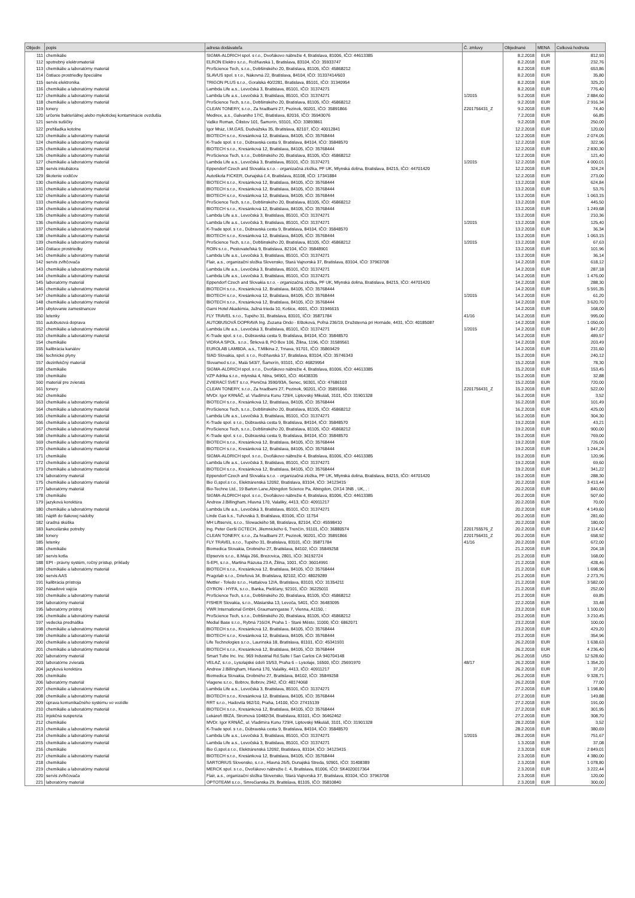| Objedn | popis | adresa dodávateľa | Č. zmluvy | Objednané | MENA | Celková hodnota |
| --- | --- | --- | --- | --- | --- | --- |
| 111 | chemikálie | SIGMA-ALDRICH spol. s r.o., Dvořákovo nábrežie 4, Bratislava, 81006, IČO: 44613385 | | 8.2.2018 | EUR | 812,93 |
| 112 | spotrebný elektromateriál | ELRON Elektro s.r.o., Rožňavská 1, Bratislava, 83104, IČO: 35933747 | | 8.2.2018 | EUR | 232,76 |
| 113 | chemikálie a laboratórny materiál | ProScience Tech, s.r.o., Dobšinského 20, Bratislava, 81105, IČO: 45868212 | | 8.2.2018 | EUR | 653,86 |
| 114 | čistiace prostriedky špeciálne | SLAVUS spol. s r.o., Nákovná 22, Bratislava, 84104, IČO: 31337414/603 | | 8.2.2018 | EUR | 35,80 |
| 115 | servis elektronika | TRIGON PLUS s.r.o., Goralská 40/2281, Bratislava, 85101, IČO: 31340954 | | 8.2.2018 | EUR | 325,20 |
| 116 | chemikálie a laboratórny materiál | Lambda Life a.s., Levočská 3, Bratislava, 85101, IČO: 31374271 | | 8.2.2018 | EUR | 776,40 |
| 117 | chemikálie a laboratórny materiál | Lambda Life a.s., Levočská 3, Bratislava, 85101, IČO: 31374271 | 1/2015 | 9.2.2018 | EUR | 2 884,60 |
| 118 | chemikálie a laboratórny materiál | ProScience Tech, s.r.o., Dobšinského 20, Bratislava, 81105, IČO: 45868212 | | 9.2.2018 | EUR | 2 916,34 |
| 119 | tonery | CLEAN TONERY, s.r.o., Za hradbami 27, Pezinok, 90201, IČO: 35891866 | Z201756431_Z | 9.2.2018 | EUR | 74,40 |
| 120 | určenie bakteriálnej alebo mykotickej kontaminácie ovzdušia | Medirex, a.s., Galvaniho 17/C, Bratislava, 82016, IČO: 35943076 | | 7.2.2018 | EUR | 66,85 |
| 121 | servis sušičky | Vaško Roman, Čilistov 101, Šamorín, 93101, IČO: 33893861 | | 9.2.2018 | EUR | 250,00 |
| 122 | prehliadka kotolne | Igor Mráz, I.M.GAS, Dudvážska 35, Bratislava, 82107, IČO: 40012841 | | 12.2.2018 | EUR | 120,00 |
| 123 | chemikálie a laboratórny materiál | BIOTECH s.r.o., Kresánková 12, Bratislava, 84105, IČO: 35768444 | | 12.2.2018 | EUR | 2 074,05 |
| 124 | chemikálie a laboratórny materiál | K-Trade spol. s r.o., Dúbravská cesta 9, Bratislava, 84104, IČO: 35848570 | | 12.2.2018 | EUR | 322,96 |
| 125 | chemikálie a laboratórny materiál | BIOTECH s.r.o., Kresánková 12, Bratislava, 84105, IČO: 35768444 | | 12.2.2018 | EUR | 2 830,30 |
| 126 | chemikálie a laboratórny materiál | ProScience Tech, s.r.o., Dobšinského 20, Bratislava, 81105, IČO: 45868212 | | 12.2.2018 | EUR | 121,40 |
| 127 | chemikálie a laboratórny materiál | Lambda Life a.s., Levočská 3, Bratislava, 85101, IČO: 31374271 | 1/2015 | 12.2.2018 | EUR | 4 000,01 |
| 128 | servis inkubátora | Eppendorf Czech and Slovakia s.r.o. - organizačná zložka, PF UK, Mlynská dolina, Bratislava, 84215, IČO: 44701420 | | 12.2.2018 | EUR | 324,24 |
| 129 | školenie vodičov | Autoškola FICKER, Dunajská č.4, Bratislava, 81108, IČO: 17341884 | | 12.2.2018 | EUR | 273,00 |
| 130 | chemikálie a laboratórny materiál | BIOTECH s.r.o., Kresánková 12, Bratislava, 84105, IČO: 35768444 | | 13.2.2018 | EUR | 624,84 |
| 131 | chemikálie a laboratórny materiál | BIOTECH s.r.o., Kresánková 12, Bratislava, 84105, IČO: 35768444 | | 13.2.2018 | EUR | 53,76 |
| 132 | chemikálie a laboratórny materiál | BIOTECH s.r.o., Kresánková 12, Bratislava, 84105, IČO: 35768444 | | 13.2.2018 | EUR | 1 063,15 |
| 133 | chemikálie a laboratórny materiál | ProScience Tech, s.r.o., Dobšinského 20, Bratislava, 81105, IČO: 45868212 | | 13.2.2018 | EUR | 445,50 |
| 134 | chemikálie a laboratórny materiál | BIOTECH s.r.o., Kresánková 12, Bratislava, 84105, IČO: 35768444 | | 13.2.2018 | EUR | 1 249,68 |
| 135 | chemikálie a laboratórny materiál | Lambda Life a.s., Levočská 3, Bratislava, 85101, IČO: 31374271 | | 13.2.2018 | EUR | 210,36 |
| 136 | chemikálie a laboratórny materiál | Lambda Life a.s., Levočská 3, Bratislava, 85101, IČO: 31374271 | 1/2015 | 13.2.2018 | EUR | 125,40 |
| 137 | chemikálie a laboratórny materiál | K-Trade spol. s r.o., Dúbravská cesta 9, Bratislava, 84104, IČO: 35848570 | | 13.2.2018 | EUR | 36,34 |
| 138 | chemikálie a laboratórny materiál | BIOTECH s.r.o., Kresánková 12, Bratislava, 84105, IČO: 35768444 | | 13.2.2018 | EUR | 1 063,15 |
| 139 | chemikálie a laboratórny materiál | ProScience Tech, s.r.o., Dobšinského 20, Bratislava, 81105, IČO: 45868212 | 1/2015 | 13.2.2018 | EUR | 67,63 |
| 140 | čistiace prostriedky | ROIN s.r.o., Pestovateľská 9, Bratislava, 82104, IČO: 35848901 | | 13.2.2018 | EUR | 101,96 |
| 141 | chemikálie a laboratórny materiál | Lambda Life a.s., Levočská 3, Bratislava, 85101, IČO: 31374271 | | 13.2.2018 | EUR | 36,14 |
| 142 | servis zvlhčovača | Flair, a.s., organizační složka Slovensko, Stará Vajnorská 37, Bratislava, 83104, IČO: 37963708 | | 14.2.2018 | EUR | 618,12 |
| 143 | chemikálie a laboratórny materiál | Lambda Life a.s., Levočská 3, Bratislava, 85101, IČO: 31374271 | | 14.2.2018 | EUR | 287,18 |
| 144 | chemikálie a laboratórny materiál | Lambda Life a.s., Levočská 3, Bratislava, 85101, IČO: 31374271 | | 14.2.2018 | EUR | 1 476,00 |
| 145 | laboratórny materiál | Eppendorf Czech and Slovakia s.r.o. - organizačná zložka, PF UK, Mlynská dolina, Bratislava, 84215, IČO: 44701420 | | 14.2.2018 | EUR | 288,30 |
| 146 | chemikálie a laboratórny materiál | BIOTECH s.r.o., Kresánková 12, Bratislava, 84105, IČO: 35768444 | | 14.2.2018 | EUR | 5 591,35 |
| 147 | chemikálie a laboratórny materiál | BIOTECH s.r.o., Kresánková 12, Bratislava, 84105, IČO: 35768444 | 1/2015 | 14.2.2018 | EUR | 61,20 |
| 148 | chemikálie a laboratórny materiál | BIOTECH s.r.o., Kresánková 12, Bratislava, 84105, IČO: 35768444 | | 14.2.2018 | EUR | 3 620,70 |
| 149 | ubytovanie zamestnancov | Garni Hotel Akadémia, Južná trieda 10, Košice, 4001, IČO: 31946615 | | 14.2.2018 | EUR | 168,00 |
| 150 | letenky | FLY TRAVEL s.r.o., Tupého 31, Bratislava, 83101, IČO: 35871784 | 41/16 | 14.2.2018 | EUR | 995,00 |
| 151 | autobusová doprava | AUTOBUSOVÁ DOPRAVA Ing. Zuzana Ondo - Eštoková, Poľná 236/19, Družstevná pri Hornáde, 4431, IČO: 40185087 | | 14.2.2018 | EUR | 1 050,00 |
| 152 | chemikálie a laboratórny materiál | Lambda Life a.s., Levočská 3, Bratislava, 85101, IČO: 31374271 | 1/2015 | 14.2.2018 | EUR | 847,20 |
| 153 | chemikálie a laboratórny materiál | K-Trade spol. s r.o., Dúbravská cesta 9, Bratislava, 84104, IČO: 35848570 | | 14.2.2018 | EUR | 489,57 |
| 154 | chemikálie | VIDRA A SPOL. s.r.o., Štrková 8, PO Box 106, Žilina, 1196, IČO: 31589561 | | 14.2.2018 | EUR | 203,49 |
| 155 | kalibrácia kanálov | EUROLAB LAMBDA, a.s., T.Milkina 2, Trnava, 91701, IČO: 35869429 | | 14.2.2018 | EUR | 231,60 |
| 156 | technické plyny | SIAD Slovakia, spol. s r.o., Rožňavská 17, Bratislava, 83104, IČO: 35746343 | | 15.2.2018 | EUR | 240,12 |
| 157 | dezinfekčný materiál | Slovamed s.r.o., Malá 543/7, Šamorín, 93101, IČO: 46829954 | | 15.2.2018 | EUR | 78,30 |
| 158 | chemikálie | SIGMA-ALDRICH spol. s r.o., Dvořákovo nábrežie 4, Bratislava, 81006, IČO: 44613385 | | 15.2.2018 | EUR | 153,45 |
| 159 | chemikálie | VZP Adrika s.r.o., mlynská 4, Nitra, 94901, IČO: 46438335 | | 15.2.2018 | EUR | 32,88 |
| 160 | materiál pre zvieratá | ZVIERACÍ SVET s.r.o, Pivničná 3590/93A, Senec, 90301, IČO: 47686103 | | 15.2.2018 | EUR | 720,00 |
| 161 | tonery | CLEAN TONERY, s.r.o., Za hradbami 27, Pezinok, 90201, IČO: 35891866 | Z201756431_Z | 15.2.2018 | EUR | 522,00 |
| 162 | chemikálie | MVDr. Igor KRNÁČ, ul. Vladimíra Kunu 729/4, Liptovský Mikuláš, 3101, IČO: 31901328 | | 16.2.2018 | EUR | 3,52 |
| 163 | chemikálie a laboratórny materiál | BIOTECH s.r.o., Kresánková 12, Bratislava, 84105, IČO: 35768444 | | 16.2.2018 | EUR | 101,49 |
| 164 | chemikálie a laboratórny materiál | ProScience Tech, s.r.o., Dobšinského 20, Bratislava, 81105, IČO: 45868212 | | 16.2.2018 | EUR | 425,00 |
| 165 | chemikálie a laboratórny materiál | Lambda Life a.s., Levočská 3, Bratislava, 85101, IČO: 31374271 | | 16.2.2018 | EUR | 304,30 |
| 166 | chemikálie a laboratórny materiál | K-Trade spol. s r.o., Dúbravská cesta 9, Bratislava, 84104, IČO: 35848570 | | 19.2.2018 | EUR | 43,21 |
| 167 | chemikálie a laboratórny materiál | ProScience Tech, s.r.o., Dobšinského 20, Bratislava, 81105, IČO: 45868212 | | 19.2.2018 | EUR | 900,00 |
| 168 | chemikálie a laboratórny materiál | K-Trade spol. s r.o., Dúbravská cesta 9, Bratislava, 84104, IČO: 35848570 | | 19.2.2018 | EUR | 769,00 |
| 169 | chemikálie a laboratórny materiál | BIOTECH s.r.o., Kresánková 12, Bratislava, 84105, IČO: 35768444 | | 19.2.2018 | EUR | 726,00 |
| 170 | chemikálie a laboratórny materiál | BIOTECH s.r.o., Kresánková 12, Bratislava, 84105, IČO: 35768444 | | 19.2.2018 | EUR | 1 244,24 |
| 171 | chemikálie | SIGMA-ALDRICH spol. s r.o., Dvořákovo nábrežie 4, Bratislava, 81006, IČO: 44613385 | | 19.2.2018 | EUR | 120,96 |
| 172 | chemikálie a laboratórny materiál | Lambda Life a.s., Levočská 3, Bratislava, 85101, IČO: 31374271 | | 19.2.2018 | EUR | 69,60 |
| 173 | chemikálie a laboratórny materiál | BIOTECH s.r.o., Kresánková 12, Bratislava, 84105, IČO: 35768444 | | 19.2.2018 | EUR | 341,22 |
| 174 | laboratórny materiál | Eppendorf Czech and Slovakia s.r.o. - organizačná zložka, PF UK, Mlynská dolina, Bratislava, 84215, IČO: 44701420 | | 19.2.2018 | EUR | 288,30 |
| 175 | chemikálie a laboratórny materiál | Bio G,spol.s r.o., Elektrárenská 12092, Bratislava, 83104, IČO: 34123415 | | 20.2.2018 | EUR | 3 413,44 |
| 177 | laboratórny materiál | Bio-Techne Ltd., 19 Barton Lane,Abingdon Science Pa, Abingdon, OX14 3NB , UK, , : | | 20.2.2018 | EUR | 840,00 |
| 178 | chemikálie | SIGMA-ALDRICH spol. s r.o., Dvořákovo nábrežie 4, Bratislava, 81006, IČO: 44613385 | | 20.2.2018 | EUR | 507,60 |
| 179 | jazyková korektúra | Andrew J.Billingham, Hlavná 170, Valaliky, 4413, IČO: 40911217 | | 20.2.2018 | EUR | 70,00 |
| 180 | chemikálie a laboratórny materiál | Lambda Life a.s., Levočská 3, Bratislava, 85101, IČO: 31374271 | | 20.2.2018 | EUR | 4 149,60 |
| 181 | náplň do tlakovej nádoby | Linde Gas k.s., Tuhovská 3, Bratislava, 83106, IČO: 11754 | | 20.2.2018 | EUR | 281,60 |
| 182 | úradná skúška | MH Liftservis, s.r.o., Slowackého 58, Bratislava, 82104, IČO: 45598410 | | 20.2.2018 | EUR | 180,00 |
| 183 | kancelárske potreby | Ing. Peter Gerši GCTECH, Jilemnického 6, Trenčín, 91101, IČO: 36880574 | Z201755576_Z | 20.2.2018 | EUR | 2 114,42 |
| 184 | tonery | CLEAN TONERY, s.r.o., Za hradbami 27, Pezinok, 90201, IČO: 35891866 | Z201756431_Z | 20.2.2018 | EUR | 658,92 |
| 185 | letenky | FLY TRAVEL s.r.o., Tupého 31, Bratislava, 83101, IČO: 35871784 | 41/16 | 20.2.2018 | EUR | 672,00 |
| 186 | chemikálie | Biomedica Slovakia, Drobného 27, Bratislava, 84102, IČO: 35849258 | | 21.2.2018 | EUR | 204,18 |
| 187 | servis kotla | Elpservis s.r.o., 8.Mája 266, Brezovica, 2801, IČO: 36192724 | | 21.2.2018 | EUR | 168,00 |
| 188 | EPI - právny systém, ročný prístup, príklady | S-EPI, s.r.o., Martina Rázusa 23 A, Žilina, 1001, IČO: 36014991 | | 21.2.2018 | EUR | 428,46 |
| 189 | chemikálie a laboratórny materiál | BIOTECH s.r.o., Kresánková 12, Bratislava, 84105, IČO: 35768444 | | 21.2.2018 | EUR | 1 698,96 |
| 190 | servis AAS | Pragolab s.r.o., Drieňová 34, Bratislava, 82102, IČO: 48029289 | | 21.2.2018 | EUR | 2 273,76 |
| 191 | kalibrácia prístroja | Mettler - Toledo s.r.o., Hattalova 12/A, Bratislava, 83103, IČO: 31354211 | | 21.2.2018 | EUR | 3 582,00 |
| 192 | násadové vajcia | GYRON - HYFA, s.r.o., Banka, Piešťany, 92101, IČO: 36225011 | | 21.2.2018 | EUR | 252,00 |
| 193 | chemikálie a laboratórny materiál | ProScience Tech, s.r.o., Dobšinského 20, Bratislava, 81105, IČO: 45868212 | | 21.2.2018 | EUR | 69,85 |
| 194 | laboratórny materiál | FISHER Slovakia, s.r.o., Mäsiarska 13, Levoča, 5401, IČO: 36483095 | | 22.2.2018 | EUR | 33,48 |
| 195 | laboratórny prístroj | VWR International GmbH, Graumanngasse 7, Vienna, A1150, : | | 23.2.2018 | EUR | 1 100,00 |
| 196 | chemikálie a laboratórny materiál | ProScience Tech, s.r.o., Dobšinského 20, Bratislava, 81105, IČO: 45868212 | | 23.2.2018 | EUR | 3 210,45 |
| 197 | vedecká prednáška | Medial Base s.r.o., Rybná 716/24, Praha 1 - Staré Město, 11000, IČO: 6862071 | | 23.2.2018 | EUR | 100,00 |
| 198 | chemikálie a laboratórny materiál | BIOTECH s.r.o., Kresánková 12, Bratislava, 84105, IČO: 35768444 | | 23.2.2018 | EUR | 429,20 |
| 199 | chemikálie a laboratórny materiál | BIOTECH s.r.o., Kresánková 12, Bratislava, 84105, IČO: 35768444 | | 23.2.2018 | EUR | 354,96 |
| 200 | chemikálie a laboratórny materiál | Life Technologies s.r.o., Laurinská 18, Bratislava, 81101, IČO: 45341931 | | 26.2.2018 | EUR | 1 638,63 |
| 201 | chemikálie a laboratórny materiál | BIOTECH s.r.o., Kresánková 12, Bratislava, 84105, IČO: 35768444 | | 26.2.2018 | EUR | 4 236,40 |
| 202 | laboratórny materiál | Smart Tube Inc. Inc. 969 Industrial Rd.Suite I San Carlos CA 940704148 | | 26.2.2018 | USD | 12 528,60 |
| 203 | laboratórne zvieratá | VELAZ, s.r.o., Lysolajské údolí 15/53, Praha 6 – Lysolaje, 16500, IČO: 25691970 | 48/17 | 26.2.2018 | EUR | 1 354,20 |
| 204 | jazyková korektúra | Andrew J.Billingham, Hlavná 170, Valaliky, 4413, IČO: 40911217 | | 26.2.2018 | EUR | 37,20 |
| 205 | chemikálie | Biomedica Slovakia, Drobného 27, Bratislava, 84102, IČO: 35849258 | | 26.2.2018 | EUR | 9 328,71 |
| 206 | laboratórny materiál | Viagene s.r.o., Bobrov, Bobrov, 2942, IČO: 48174068 | | 26.2.2018 | EUR | 77,00 |
| 207 | chemikálie a laboratórny materiál | Lambda Life a.s., Levočská 3, Bratislava, 85101, IČO: 31374271 | | 27.2.2018 | EUR | 1 198,80 |
| 208 | chemikálie a laboratórny materiál | BIOTECH s.r.o., Kresánková 12, Bratislava, 84105, IČO: 35768444 | | 27.2.2018 | EUR | 149,88 |
| 209 | úprava komunikačného systému vo vozidle | RRT s.r.o., Hadovitá 962/10, Praha, 14100, IČO: 27415139 | | 27.2.2018 | EUR | 191,00 |
| 210 | chemikálie a laboratórny materiál | BIOTECH s.r.o., Kresánková 12, Bratislava, 84105, IČO: 35768444 | | 27.2.2018 | EUR | 301,95 |
| 211 | injekčná suspenzia | Lekáreň IBIZA, Stromová 10482/34, Bratislava, 83101, IČO: 36462462 | | 27.2.2018 | EUR | 308,70 |
| 212 | chemikálie | MVDr. Igor KRNÁČ, ul. Vladimíra Kunu 729/4, Liptovský Mikuláš, 3101, IČO: 31901328 | | 28.2.2018 | EUR | 3,52 |
| 213 | chemikálie a laboratórny materiál | K-Trade spol. s r.o., Dúbravská cesta 9, Bratislava, 84104, IČO: 35848570 | | 28.2.2018 | EUR | 380,69 |
| 214 | chemikálie a laboratórny materiál | Lambda Life a.s., Levočská 3, Bratislava, 85101, IČO: 31374271 | 1/2015 | 28.2.2018 | EUR | 751,67 |
| 215 | chemikálie a laboratórny materiál | Lambda Life a.s., Levočská 3, Bratislava, 85101, IČO: 31374271 | | 1.3.2018 | EUR | 37,08 |
| 216 | chemikálie | Bio G,spol.s r.o., Elektrárenská 12092, Bratislava, 83104, IČO: 34123415 | | 2.3.2018 | EUR | 2 849,01 |
| 217 | chemikálie a laboratórny materiál | BIOTECH s.r.o., Kresánková 12, Bratislava, 84105, IČO: 35768444 | | 2.3.2018 | EUR | 4 380,00 |
| 218 | chemikálie | SARTORIUS Slovensko, s.r.o., Hlavná 26/5, Dunajská Streda, 92901, IČO: 31408389 | | 2.3.2018 | EUR | 1 078,80 |
| 219 | chemikálie a laboratórny materiál | MERCK spol. s r.o., Dvořákovo nábrežie č. 4, Bratislava, 81006, IČO: SK4020017364 | | 2.3.2018 | EUR | 3 222,44 |
| 220 | servis zvlhčovača | Flair, a.s., organizační složka Slovensko, Stará Vajnorská 37, Bratislava, 83104, IČO: 37963708 | | 2.3.2018 | EUR | 120,00 |
| 221 | laboratórny materiál | OPTOTEAM s.r.o., Smrečianska 29, Bratislava, 81105, IČO: 35810840 | | 2.3.2018 | EUR | 300,00 |